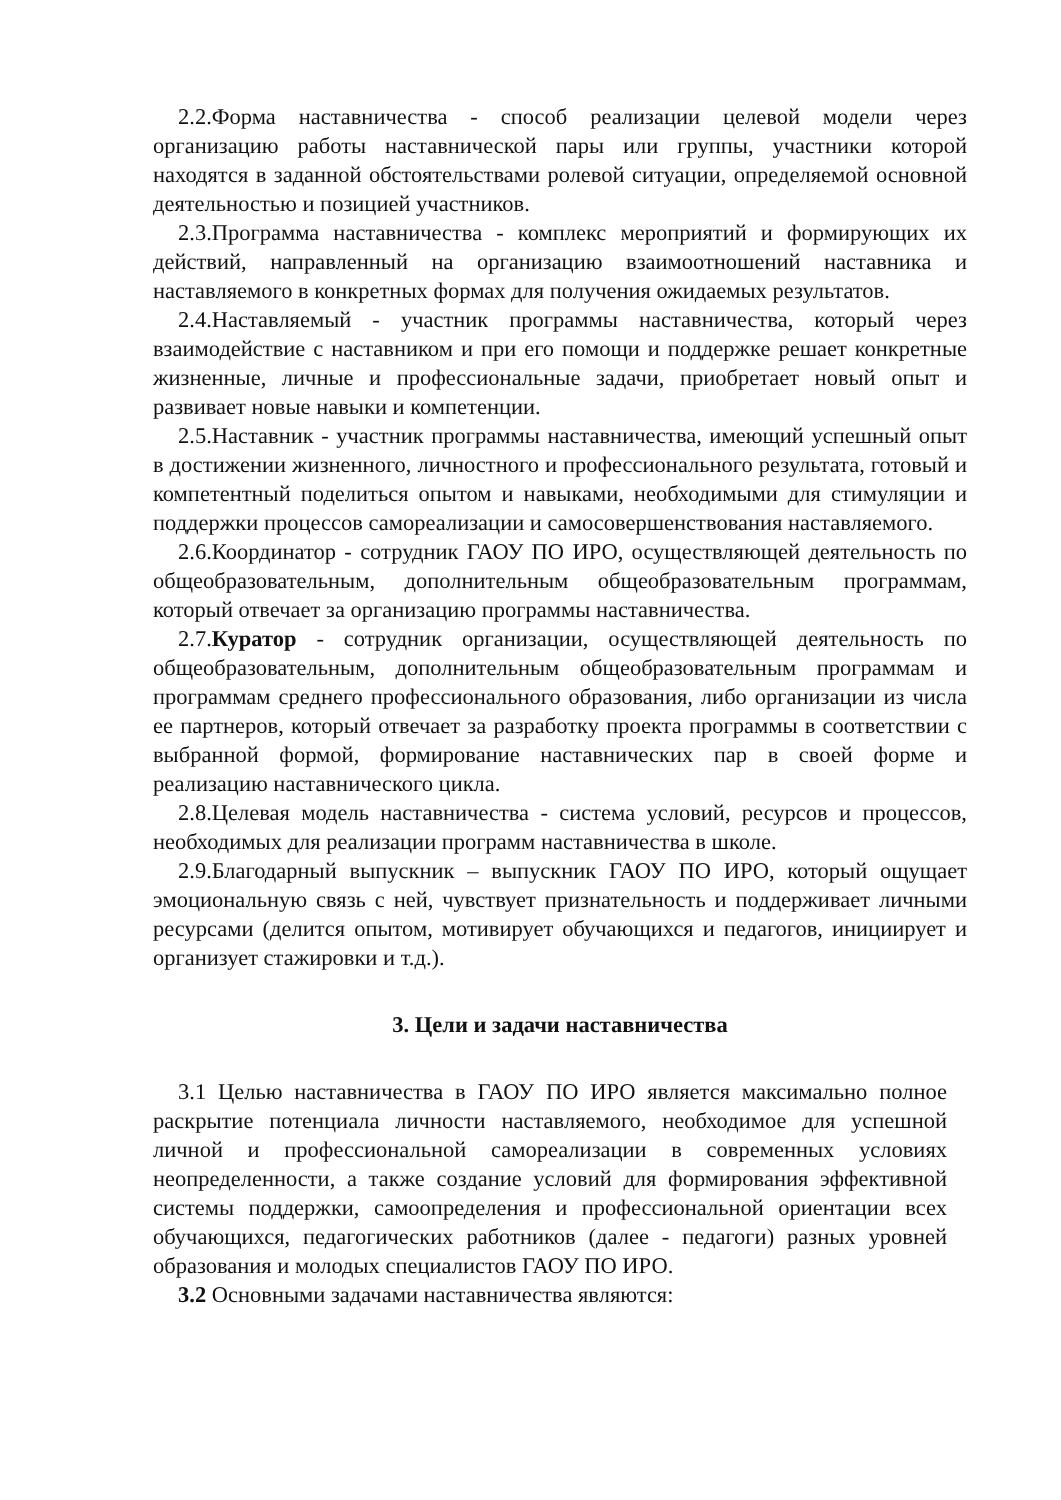2.2.Форма наставничества - способ реализации целевой модели через организацию работы наставнической пары или группы, участники которой находятся в заданной обстоятельствами ролевой ситуации, определяемой основной деятельностью и позицией участников.
2.3.Программа наставничества - комплекс мероприятий и формирующих их действий, направленный на организацию взаимоотношений наставника и наставляемого в конкретных формах для получения ожидаемых результатов.
2.4.Наставляемый - участник программы наставничества, который через взаимодействие с наставником и при его помощи и поддержке решает конкретные жизненные, личные и профессиональные задачи, приобретает новый опыт и развивает новые навыки и компетенции.
2.5.Наставник - участник программы наставничества, имеющий успешный опыт в достижении жизненного, личностного и профессионального результата, готовый и компетентный поделиться опытом и навыками, необходимыми для стимуляции и поддержки процессов самореализации и самосовершенствования наставляемого.
2.6.Координатор - сотрудник ГАОУ ПО ИРО, осуществляющей деятельность по общеобразовательным, дополнительным общеобразовательным программам, который отвечает за организацию программы наставничества.
2.7.Куратор - сотрудник организации, осуществляющей деятельность по общеобразовательным, дополнительным общеобразовательным программам и программам среднего профессионального образования, либо организации из числа ее партнеров, который отвечает за разработку проекта программы в соответствии с выбранной формой, формирование наставнических пар в своей форме и реализацию наставнического цикла.
2.8.Целевая модель наставничества - система условий, ресурсов и процессов, необходимых для реализации программ наставничества в школе.
2.9.Благодарный выпускник – выпускник ГАОУ ПО ИРО, который ощущает эмоциональную связь с ней, чувствует признательность и поддерживает личными ресурсами (делится опытом, мотивирует обучающихся и педагогов, инициирует и организует стажировки и т.д.).
3. Цели и задачи наставничества
3.1 Целью наставничества в ГАОУ ПО ИРО является максимально полное раскрытие потенциала личности наставляемого, необходимое для успешной личной и профессиональной самореализации в современных условиях неопределенности, а также создание условий для формирования эффективной системы поддержки, самоопределения и профессиональной ориентации всех обучающихся, педагогических работников (далее - педагоги) разных уровней образования и молодых специалистов ГАОУ ПО ИРО.
3.2 Основными задачами наставничества являются: